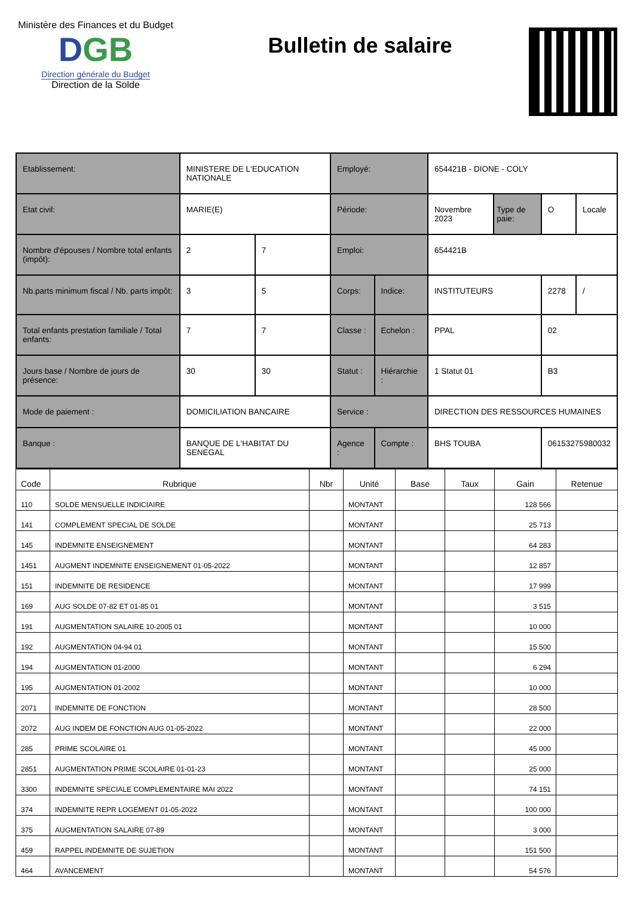Ministère des Finances et du Budget
DGB
Direction générale du Budget
Direction de la Solde
Bulletin de salaire
| Etablissement: | MINISTERE DE L'EDUCATION NATIONALE | | Employé: | | 654421B - DIONE - COLY | | | |
| Etat civil: | MARIE(E) | | Période: | | Novembre 2023 | Type de paie: | O | Locale |
| Nombre d'épouses / Nombre total enfants (impôt): | 2 | 7 | Emploi: | | 654421B | | | |
| Nb.parts minimum fiscal / Nb. parts impôt: | 3 | 5 | Corps: | Indice: | INSTITUTEURS | | 2278 | / |
| Total enfants prestation familiale / Total enfants: | 7 | 7 | Classe : | Echelon : | PPAL | | 02 | |
| Jours base / Nombre de jours de présence: | 30 | 30 | Statut : | Hiérarchie : | 1 Statut 01 | | B3 | |
| Mode de paiement : | DOMICILIATION BANCAIRE | | Service : | | DIRECTION DES RESSOURCES HUMAINES | | | |
| Banque : | BANQUE DE L'HABITAT DU SENEGAL | | Agence : | Compte : | BHS TOUBA | | 06153275980032 | |
| Code | Rubrique | Nbr | Unité | Base | Taux | Gain | Retenue |
| --- | --- | --- | --- | --- | --- | --- | --- |
| 110 | SOLDE MENSUELLE INDICIAIRE | | MONTANT | | | 128 566 | |
| 141 | COMPLEMENT SPECIAL DE SOLDE | | MONTANT | | | 25 713 | |
| 145 | INDEMNITE ENSEIGNEMENT | | MONTANT | | | 64 283 | |
| 1451 | AUGMENT INDEMNITE ENSEIGNEMENT 01-05-2022 | | MONTANT | | | 12 857 | |
| 151 | INDEMNITE DE RESIDENCE | | MONTANT | | | 17 999 | |
| 169 | AUG SOLDE 07-82 ET 01-85 01 | | MONTANT | | | 3 515 | |
| 191 | AUGMENTATION SALAIRE 10-2005 01 | | MONTANT | | | 10 000 | |
| 192 | AUGMENTATION 04-94 01 | | MONTANT | | | 15 500 | |
| 194 | AUGMENTATION 01-2000 | | MONTANT | | | 6 294 | |
| 195 | AUGMENTATION 01-2002 | | MONTANT | | | 10 000 | |
| 2071 | INDEMNITE DE FONCTION | | MONTANT | | | 28 500 | |
| 2072 | AUG INDEM DE FONCTION AUG 01-05-2022 | | MONTANT | | | 22 000 | |
| 285 | PRIME SCOLAIRE 01 | | MONTANT | | | 45 000 | |
| 2851 | AUGMENTATION PRIME SCOLAIRE 01-01-23 | | MONTANT | | | 25 000 | |
| 3300 | INDEMNITE SPECIALE COMPLEMENTAIRE MAI 2022 | | MONTANT | | | 74 151 | |
| 374 | INDEMNITE REPR LOGEMENT 01-05-2022 | | MONTANT | | | 100 000 | |
| 375 | AUGMENTATION SALAIRE 07-89 | | MONTANT | | | 3 000 | |
| 459 | RAPPEL INDEMNITE DE SUJETION | | MONTANT | | | 151 500 | |
| 464 | AVANCEMENT | | MONTANT | | | 54 576 | |